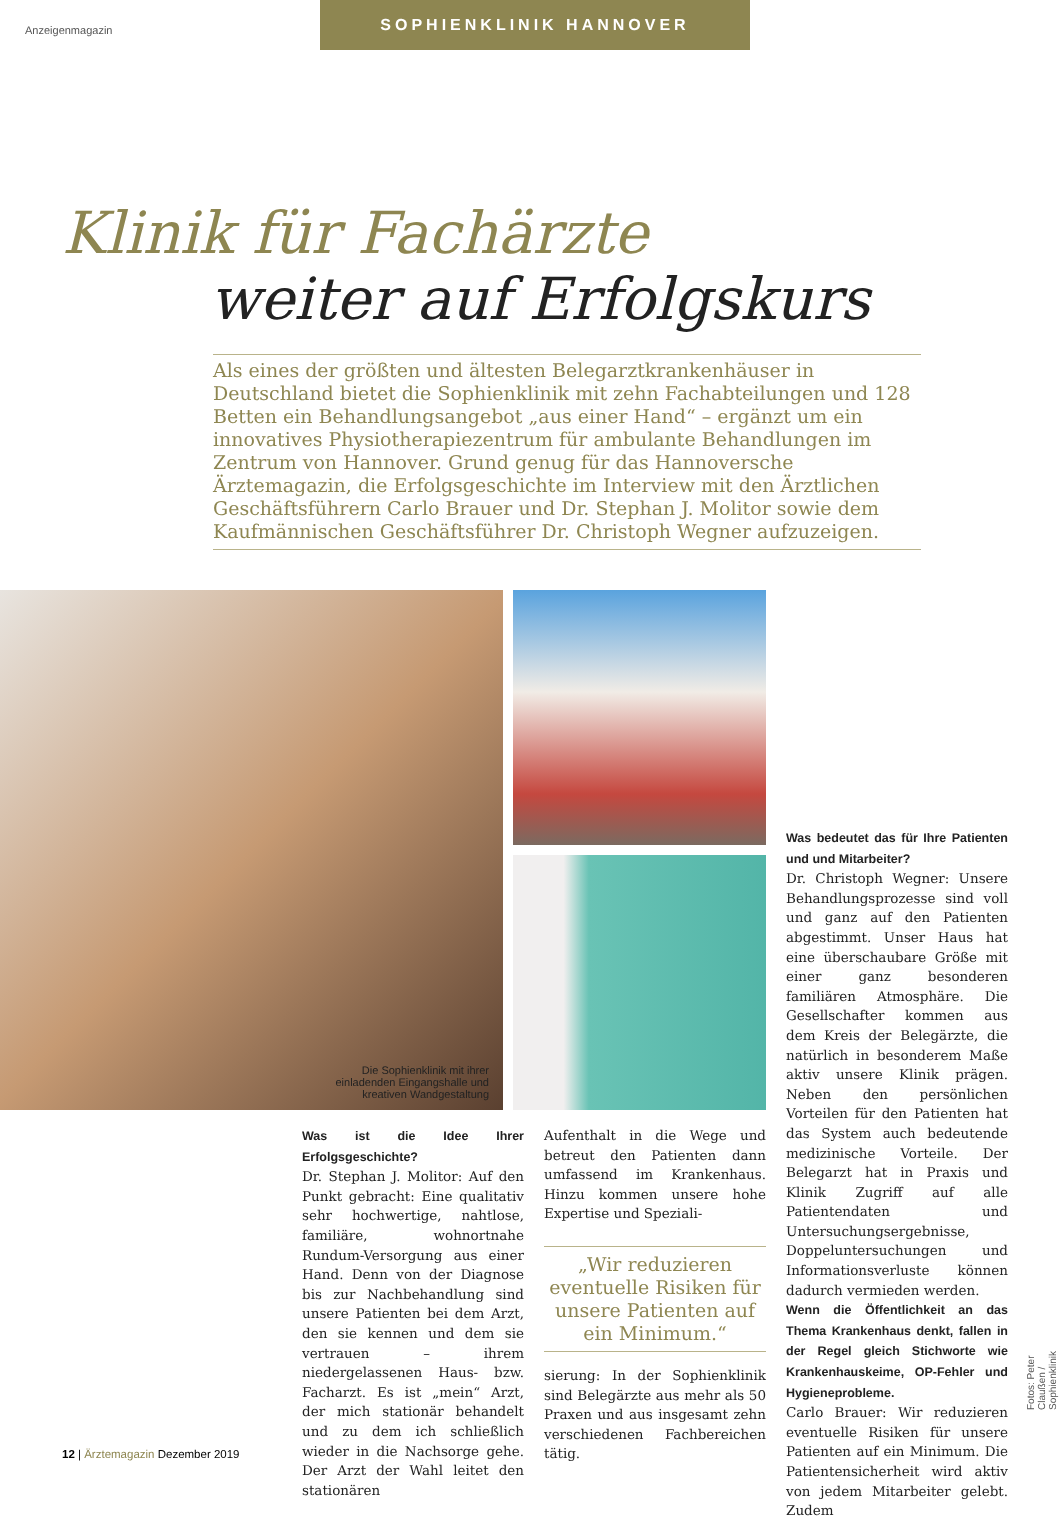Anzeigenmagazin
SOPHIENKLINIK HANNOVER
Klinik für Fachärzte
weiter auf Erfolgskurs
Als eines der größten und ältesten Belegarztkrankenhäuser in Deutschland bietet die Sophienklinik mit zehn Fachabteilungen und 128 Betten ein Behandlungsangebot „aus einer Hand“ – ergänzt um ein innovatives Physiotherapiezentrum für ambulante Behandlungen im Zentrum von Hannover. Grund genug für das Hannoversche Ärztemagazin, die Erfolgsgeschichte im Interview mit den Ärztlichen Geschäftsführern Carlo Brauer und Dr. Stephan J. Molitor sowie dem Kaufmännischen Geschäftsführer Dr. Christoph Wegner aufzuzeigen.
Die Sophienklinik mit ihrer
einladenden Eingangshalle und
kreativen Wandgestaltung
Was ist die Idee Ihrer Erfolgsgeschichte?
Dr. Stephan J. Molitor: Auf den Punkt gebracht: Eine qualitativ sehr hochwertige, nahtlose, familiäre, wohnortnahe Rundum-Versorgung aus einer Hand. Denn von der Diagnose bis zur Nachbehandlung sind unsere Patienten bei dem Arzt, den sie kennen und dem sie vertrauen – ihrem niedergelassenen Haus- bzw. Facharzt. Es ist „mein“ Arzt, der mich stationär behandelt und zu dem ich schließlich wieder in die Nachsorge gehe. Der Arzt der Wahl leitet den stationären
Aufenthalt in die Wege und betreut den Patienten dann umfassend im Krankenhaus. Hinzu kommen unsere hohe Expertise und Speziali-
„Wir reduzieren eventuelle Risiken für unsere Patienten auf ein Minimum.“
sierung: In der Sophienklinik sind Belegärzte aus mehr als 50 Praxen und aus insgesamt zehn verschiedenen Fachbereichen tätig.
Was bedeutet das für Ihre Patienten und und Mitarbeiter?
Dr. Christoph Wegner: Unsere Behandlungsprozesse sind voll und ganz auf den Patienten abgestimmt. Unser Haus hat eine überschaubare Größe mit einer ganz besonderen familiären Atmosphäre. Die Gesellschafter kommen aus dem Kreis der Belegärzte, die natürlich in besonderem Maße aktiv unsere Klinik prägen. Neben den persönlichen Vorteilen für den Patienten hat das System auch bedeutende medizinische Vorteile. Der Belegarzt hat in Praxis und Klinik Zugriff auf alle Patientendaten und Untersuchungsergebnisse, Doppeluntersuchungen und Informationsverluste können dadurch vermieden werden.
Wenn die Öffentlichkeit an das Thema Krankenhaus denkt, fallen in der Regel gleich Stichworte wie Krankenhauskeime, OP-Fehler und Hygieneprobleme.
Carlo Brauer: Wir reduzieren eventuelle Risiken für unsere Patienten auf ein Minimum. Die Patientensicherheit wird aktiv von jedem Mitarbeiter gelebt. Zudem
Fotos: Peter Claußen / Sophienklinik
12 | Ärztemagazin Dezember 2019